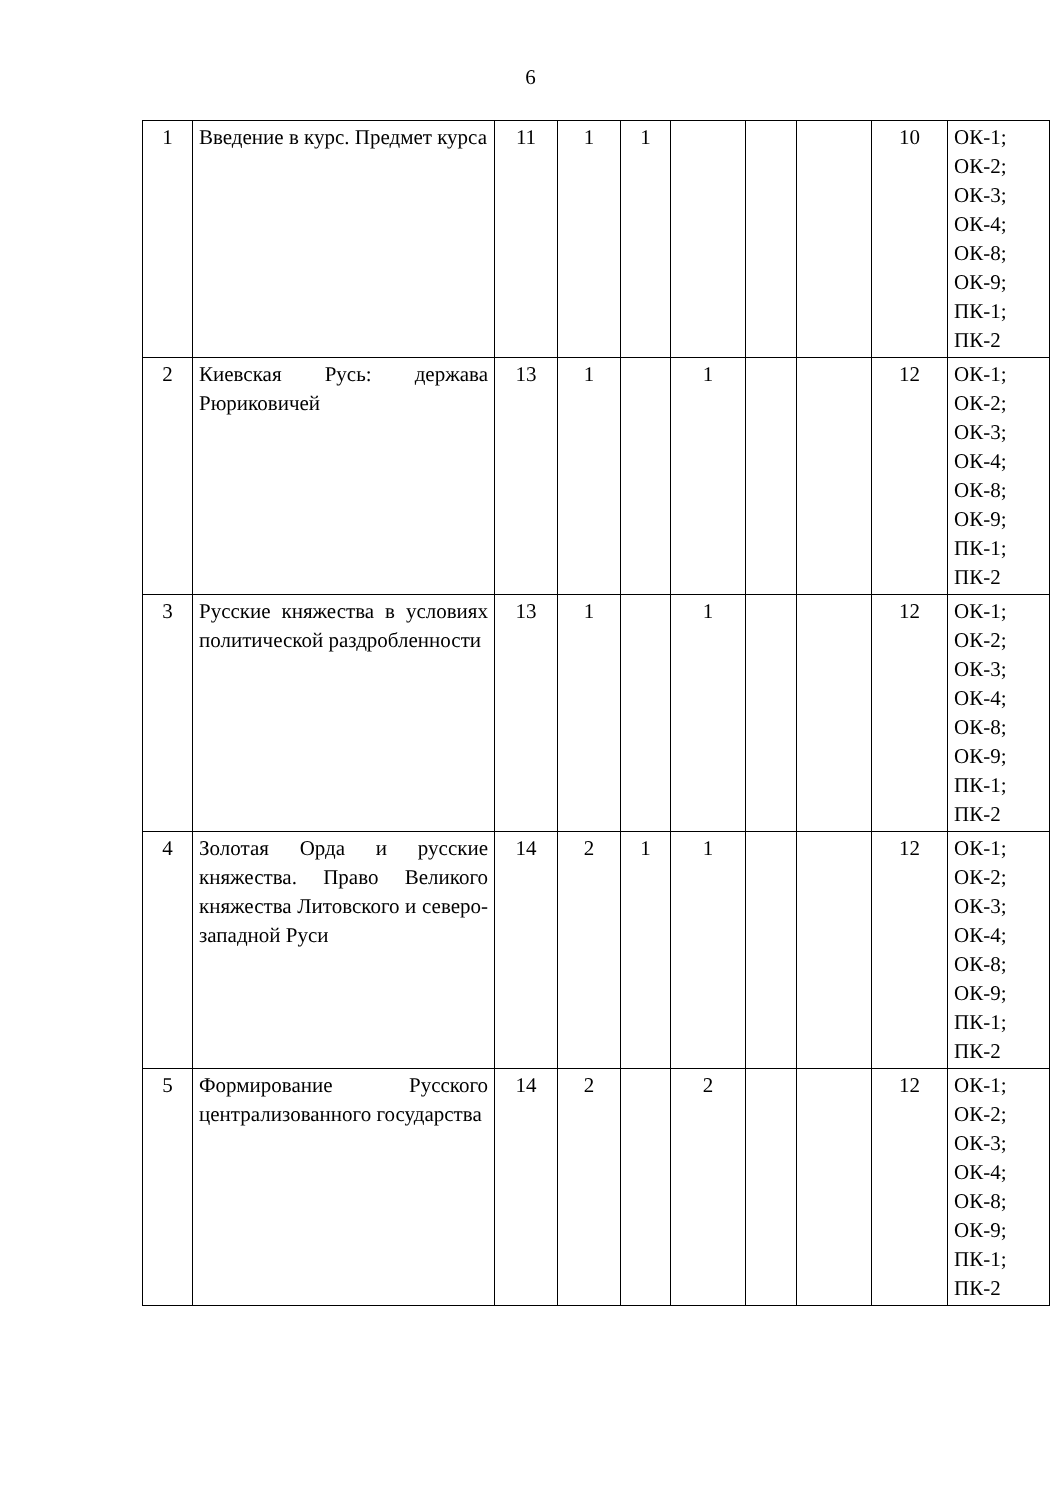6
| 1 | Введение в курс. Предмет курса | 11 | 1 | 1 | | | | 10 | ОК-1; ОК-2; ОК-3; ОК-4; ОК-8; ОК-9; ПК-1; ПК-2 |
| 2 | Киевская Русь: держава Рюриковичей | 13 | 1 | | 1 | | | 12 | ОК-1; ОК-2; ОК-3; ОК-4; ОК-8; ОК-9; ПК-1; ПК-2 |
| 3 | Русские княжества в условиях политической раздробленности | 13 | 1 | | 1 | | | 12 | ОК-1; ОК-2; ОК-3; ОК-4; ОК-8; ОК-9; ПК-1; ПК-2 |
| 4 | Золотая Орда и русские княжества. Право Великого княжества Литовского и северо-западной Руси | 14 | 2 | 1 | 1 | | | 12 | ОК-1; ОК-2; ОК-3; ОК-4; ОК-8; ОК-9; ПК-1; ПК-2 |
| 5 | Формирование Русского централизованного государства | 14 | 2 | | 2 | | | 12 | ОК-1; ОК-2; ОК-3; ОК-4; ОК-8; ОК-9; ПК-1; ПК-2 |